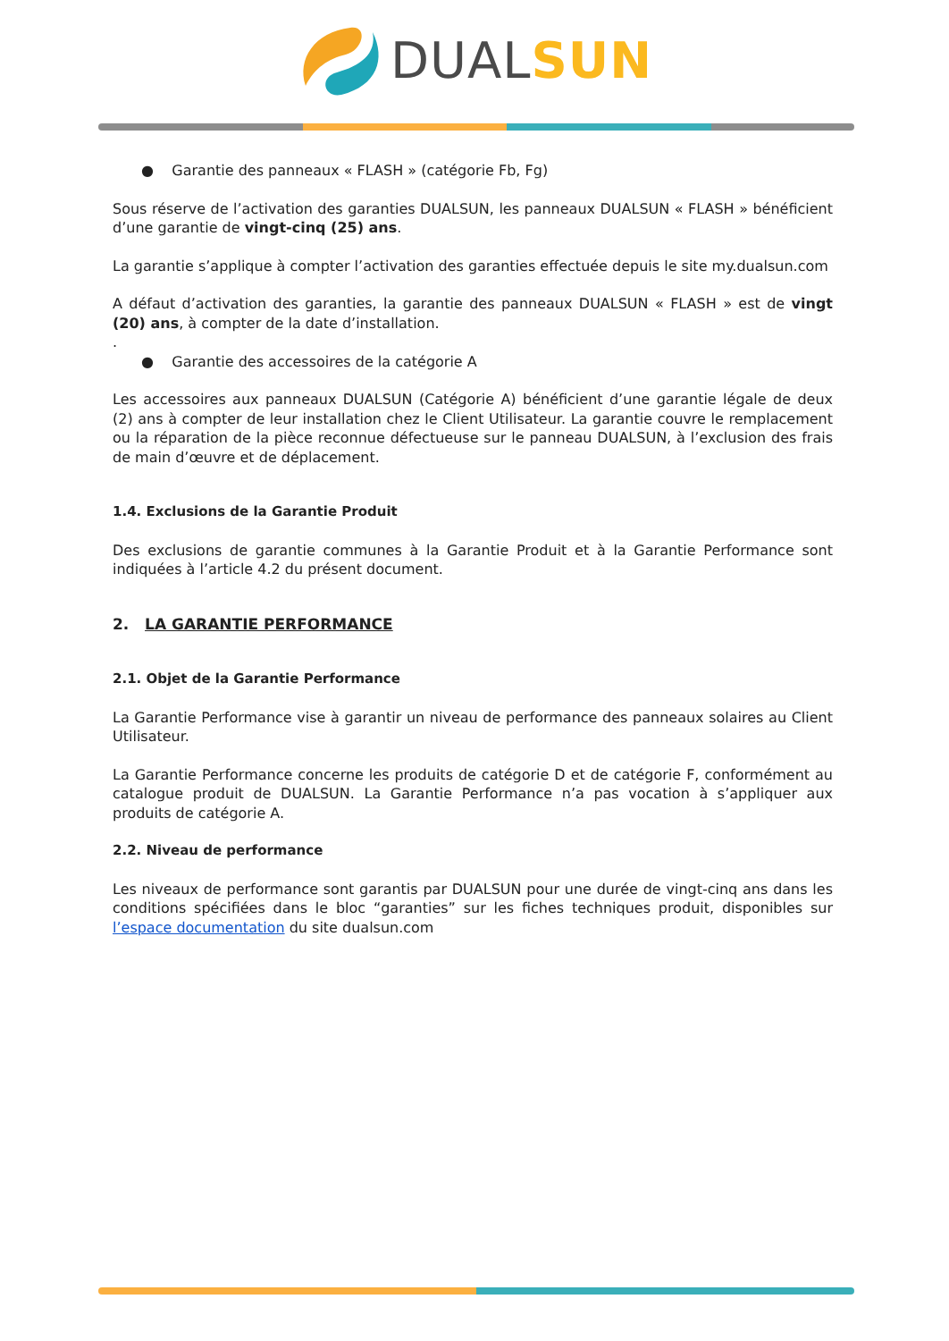DUAL SUN
● Garantie des panneaux « FLASH » (catégorie Fb, Fg)
Sous réserve de l’activation des garanties DUALSUN, les panneaux DUALSUN « FLASH » bénéficient d’une garantie de vingt-cinq (25) ans.
La garantie s’applique à compter l’activation des garanties effectuée depuis le site my.dualsun.com
A défaut d’activation des garanties, la garantie des panneaux DUALSUN « FLASH » est de vingt (20) ans, à compter de la date d’installation.
.
● Garantie des accessoires de la catégorie A
Les accessoires aux panneaux DUALSUN (Catégorie A) bénéficient d’une garantie légale de deux (2) ans à compter de leur installation chez le Client Utilisateur. La garantie couvre le remplacement ou la réparation de la pièce reconnue défectueuse sur le panneau DUALSUN, à l’exclusion des frais de main d’œuvre et de déplacement.
1.4. Exclusions de la Garantie Produit
Des exclusions de garantie communes à la Garantie Produit et à la Garantie Performance sont indiquées à l’article 4.2 du présent document.
2. LA GARANTIE PERFORMANCE
2.1. Objet de la Garantie Performance
La Garantie Performance vise à garantir un niveau de performance des panneaux solaires au Client Utilisateur.
La Garantie Performance concerne les produits de catégorie D et de catégorie F, conformément au catalogue produit de DUALSUN. La Garantie Performance n’a pas vocation à s’appliquer aux produits de catégorie A.
2.2. Niveau de performance
Les niveaux de performance sont garantis par DUALSUN pour une durée de vingt-cinq ans dans les conditions spécifiées dans le bloc “garanties” sur les fiches techniques produit, disponibles sur l’espace documentation du site dualsun.com